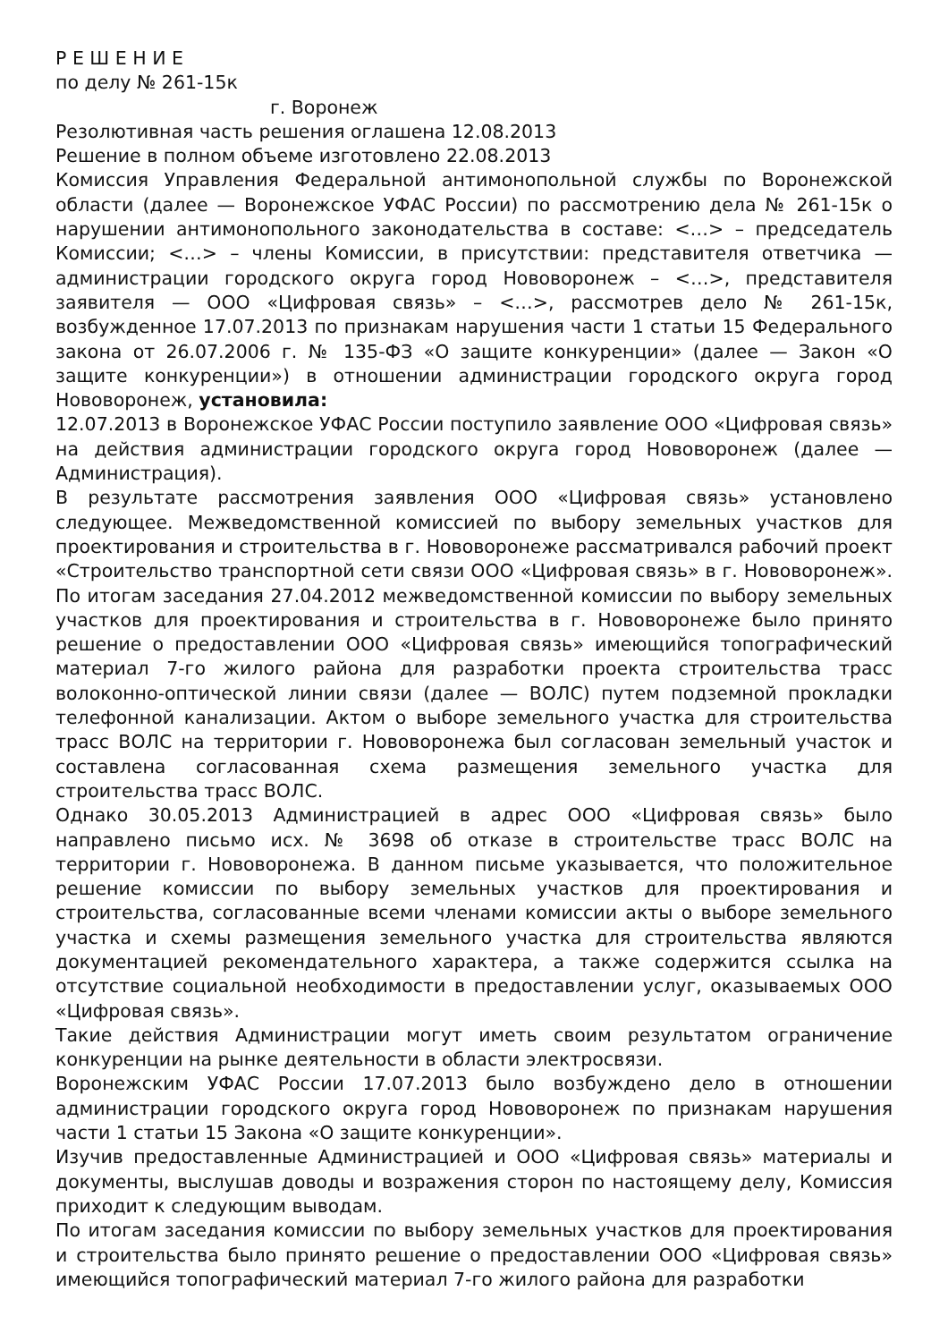Р Е Ш Е Н И Е
по делу № 261-15к
г. Воронеж
Резолютивная часть решения оглашена 12.08.2013
Решение в полном объеме изготовлено 22.08.2013
Комиссия Управления Федеральной антимонопольной службы по Воронежской области (далее — Воронежское УФАС России) по рассмотрению дела № 261-15к о нарушении антимонопольного законодательства в составе: <…> – председатель Комиссии; <…> – члены Комиссии, в присутствии: представителя ответчика — администрации городского округа город Нововоронеж – <…>, представителя заявителя — ООО «Цифровая связь» – <…>, рассмотрев дело № 261-15к, возбужденное 17.07.2013 по признакам нарушения части 1 статьи 15 Федерального закона от 26.07.2006 г. № 135-ФЗ «О защите конкуренции» (далее — Закон «О защите конкуренции») в отношении администрации городского округа город Нововоронеж, установила:
12.07.2013 в Воронежское УФАС России поступило заявление ООО «Цифровая связь» на действия администрации городского округа город Нововоронеж (далее — Администрация).
В результате рассмотрения заявления ООО «Цифровая связь» установлено следующее. Межведомственной комиссией по выбору земельных участков для проектирования и строительства в г. Нововоронеже рассматривался рабочий проект «Строительство транспортной сети связи ООО «Цифровая связь» в г. Нововоронеж». По итогам заседания 27.04.2012 межведомственной комиссии по выбору земельных участков для проектирования и строительства в г. Нововоронеже было принято решение о предоставлении ООО «Цифровая связь» имеющийся топографический материал 7-го жилого района для разработки проекта строительства трасс волоконно-оптической линии связи (далее — ВОЛС) путем подземной прокладки телефонной канализации. Актом о выборе земельного участка для строительства трасс ВОЛС на территории г. Нововоронежа был согласован земельный участок и составлена согласованная схема размещения земельного участка для строительства трасс ВОЛС.
Однако 30.05.2013 Администрацией в адрес ООО «Цифровая связь» было направлено письмо исх. № 3698 об отказе в строительстве трасс ВОЛС на территории г. Нововоронежа. В данном письме указывается, что положительное решение комиссии по выбору земельных участков для проектирования и строительства, согласованные всеми членами комиссии акты о выборе земельного участка и схемы размещения земельного участка для строительства являются документацией рекомендательного характера, а также содержится ссылка на отсутствие социальной необходимости в предоставлении услуг, оказываемых ООО «Цифровая связь».
Такие действия Администрации могут иметь своим результатом ограничение конкуренции на рынке деятельности в области электросвязи.
Воронежским УФАС России 17.07.2013 было возбуждено дело в отношении администрации городского округа город Нововоронеж по признакам нарушения части 1 статьи 15 Закона «О защите конкуренции».
Изучив предоставленные Администрацией и ООО «Цифровая связь» материалы и документы, выслушав доводы и возражения сторон по настоящему делу, Комиссия приходит к следующим выводам.
По итогам заседания комиссии по выбору земельных участков для проектирования и строительства было принято решение о предоставлении ООО «Цифровая связь» имеющийся топографический материал 7-го жилого района для разработки